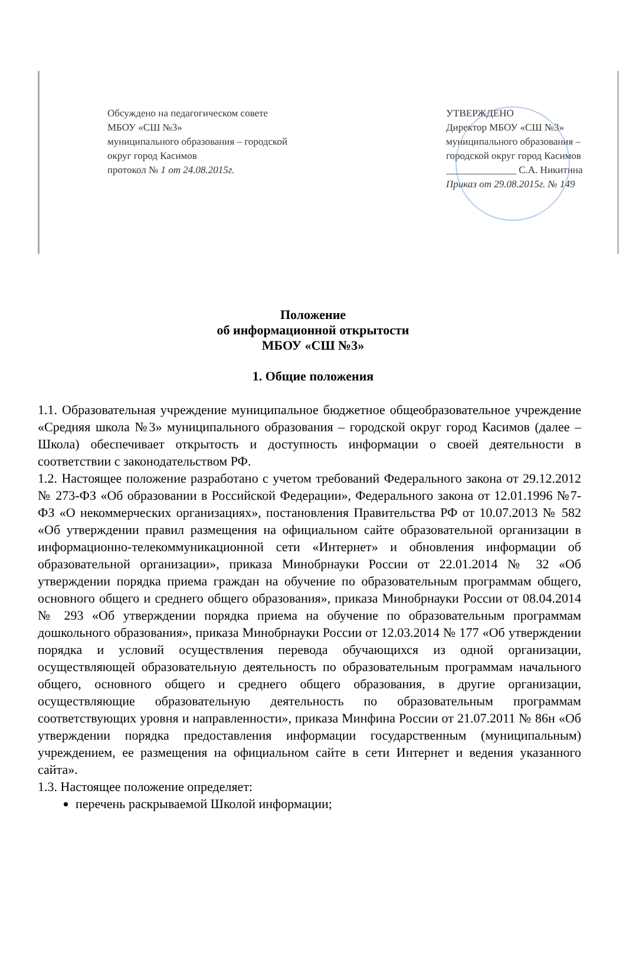Обсуждено на педагогическом совете
МБОУ «СШ №3»
муниципального образования – городской
округ город Касимов
протокол № 1 от 24.08.2015г.
УТВЕРЖДЕНО
Директор МБОУ «СШ №3»
муниципального образования –
городской округ город Касимов
______________ С.А. Никитина
Приказ от 29.08.2015г. № 149
Положение
об информационной открытости
МБОУ «СШ №3»
1. Общие положения
1.1. Образовательная учреждение муниципальное бюджетное общеобразовательное учреждение «Средняя школа №3» муниципального образования – городской округ город Касимов (далее – Школа) обеспечивает открытость и доступность информации о своей деятельности в соответствии с законодательством РФ.
1.2. Настоящее положение разработано с учетом требований Федерального закона от 29.12.2012 № 273-ФЗ «Об образовании в Российской Федерации», Федерального закона от 12.01.1996 №7-ФЗ «О некоммерческих организациях», постановления Правительства РФ от 10.07.2013 № 582 «Об утверждении правил размещения на официальном сайте образовательной организации в информационно-телекоммуникационной сети «Интернет» и обновления информации об образовательной организации», приказа Минобрнауки России от 22.01.2014 № 32 «Об утверждении порядка приема граждан на обучение по образовательным программам общего, основного общего и среднего общего образования», приказа Минобрнауки России от 08.04.2014 № 293 «Об утверждении порядка приема на обучение по образовательным программам дошкольного образования», приказа Минобрнауки России от 12.03.2014 № 177 «Об утверждении порядка и условий осуществления перевода обучающихся из одной организации, осуществляющей образовательную деятельность по образовательным программам начального общего, основного общего и среднего общего образования, в другие организации, осуществляющие образовательную деятельность по образовательным программам соответствующих уровня и направленности», приказа Минфина России от 21.07.2011 № 86н «Об утверждении порядка предоставления информации государственным (муниципальным) учреждением, ее размещения на официальном сайте в сети Интернет и ведения указанного сайта».
1.3. Настоящее положение определяет:
перечень раскрываемой Школой информации;